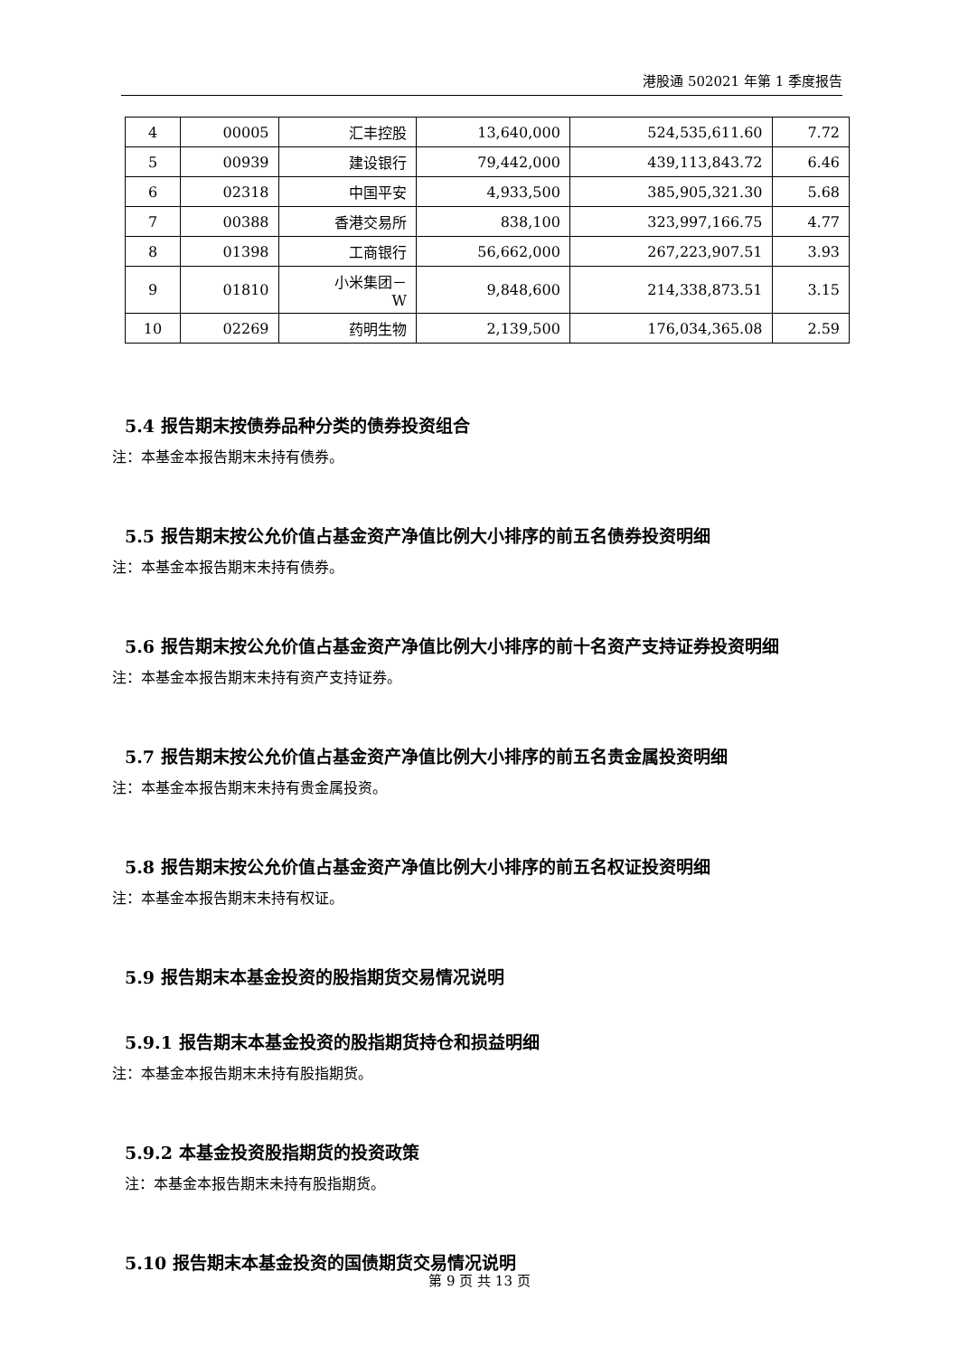港股通 502021 年第 1 季度报告
| 4 | 00005 | 汇丰控股 | 13,640,000 | 524,535,611.60 | 7.72 |
| 5 | 00939 | 建设银行 | 79,442,000 | 439,113,843.72 | 6.46 |
| 6 | 02318 | 中国平安 | 4,933,500 | 385,905,321.30 | 5.68 |
| 7 | 00388 | 香港交易所 | 838,100 | 323,997,166.75 | 4.77 |
| 8 | 01398 | 工商银行 | 56,662,000 | 267,223,907.51 | 3.93 |
| 9 | 01810 | 小米集团－ W | 9,848,600 | 214,338,873.51 | 3.15 |
| 10 | 02269 | 药明生物 | 2,139,500 | 176,034,365.08 | 2.59 |
5.4 报告期末按债券品种分类的债券投资组合
注：本基金本报告期末未持有债券。
5.5 报告期末按公允价值占基金资产净值比例大小排序的前五名债券投资明细
注：本基金本报告期末未持有债券。
5.6 报告期末按公允价值占基金资产净值比例大小排序的前十名资产支持证券投资明细
注：本基金本报告期末未持有资产支持证券。
5.7 报告期末按公允价值占基金资产净值比例大小排序的前五名贵金属投资明细
注：本基金本报告期末未持有贵金属投资。
5.8 报告期末按公允价值占基金资产净值比例大小排序的前五名权证投资明细
注：本基金本报告期末未持有权证。
5.9 报告期末本基金投资的股指期货交易情况说明
5.9.1 报告期末本基金投资的股指期货持仓和损益明细
注：本基金本报告期末未持有股指期货。
5.9.2 本基金投资股指期货的投资政策
注：本基金本报告期末未持有股指期货。
5.10 报告期末本基金投资的国债期货交易情况说明
第 9 页 共 13 页